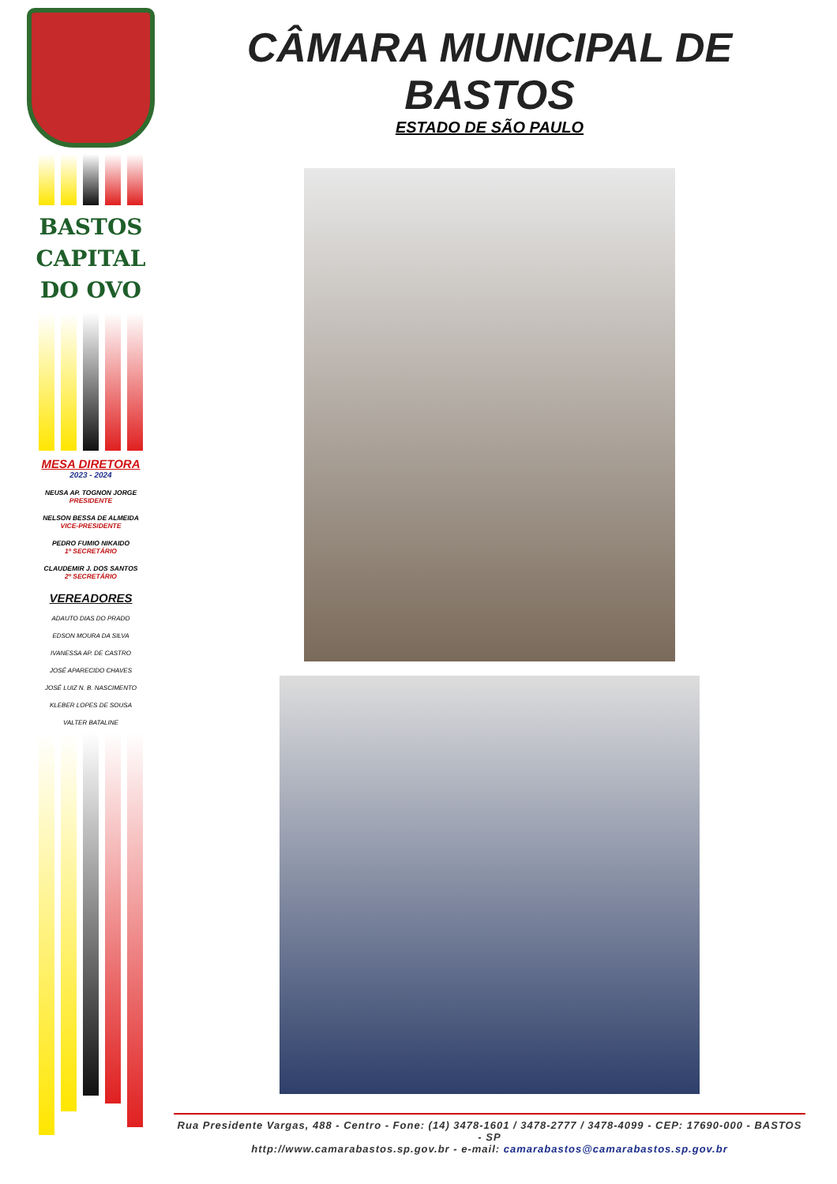BASTOS
CAPITAL
DO OVO
MESA DIRETORA
2023 - 2024
NEUSA AP. TOGNON JORGE
PRESIDENTE
NELSON BESSA DE ALMEIDA
VICE-PRESIDENTE
PEDRO FUMIO NIKAIDO
1º SECRETÁRIO
CLAUDEMIR J. DOS SANTOS
2º SECRETÁRIO
VEREADORES
ADAUTO DIAS DO PRADO
EDSON MOURA DA SILVA
IVANESSA AP. DE CASTRO
JOSÉ APARECIDO CHAVES
JOSÉ LUIZ N. B. NASCIMENTO
KLEBER LOPES DE SOUSA
VALTER BATALINE
CÂMARA MUNICIPAL DE BASTOS
ESTADO DE SÃO PAULO
Rua Presidente Vargas, 488 - Centro - Fone: (14) 3478-1601 / 3478-2777 / 3478-4099 - CEP: 17690-000 - BASTOS - SP
http://www.camarabastos.sp.gov.br - e-mail: camarabastos@camarabastos.sp.gov.br